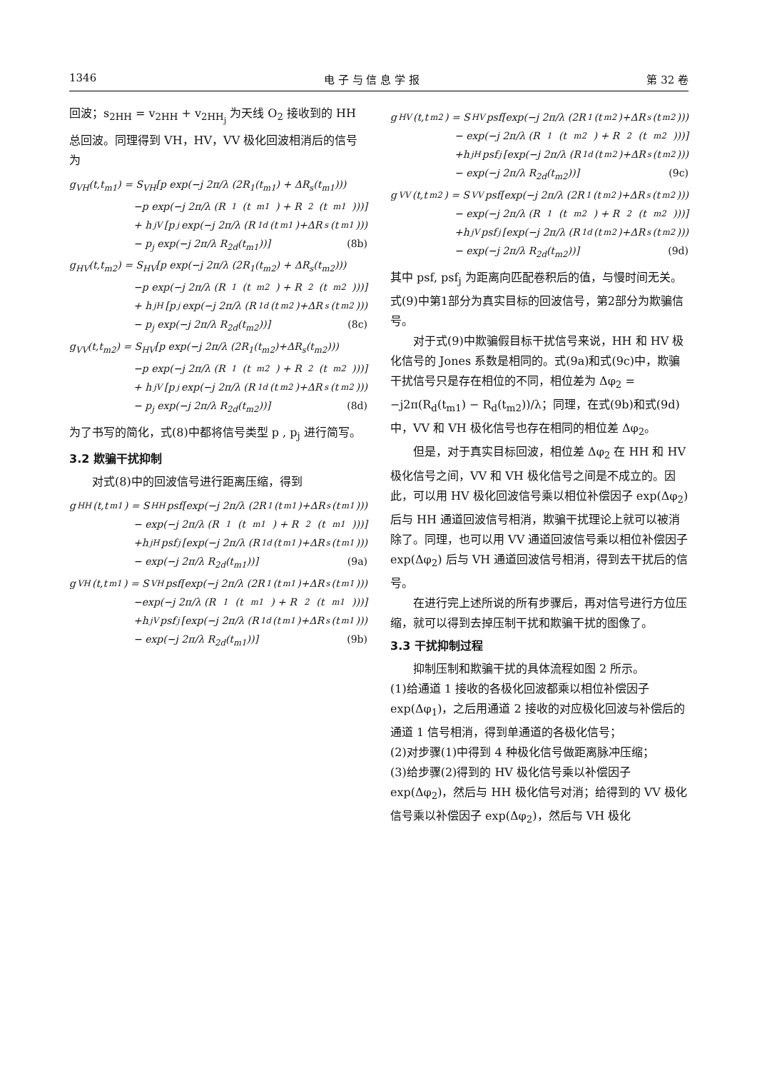1346 电 子 与 信 息 学 报 第 32 卷
回波；s<sub>2HH</sub> = v<sub>2HH</sub> + v<sub>2HH<sub>j</sub></sub> 为天线 O<sub>2</sub> 接收到的 HH 总回波。同理得到 VH，HV，VV 极化回波相消后的信号为
g<sub>VH</sub>(t,t<sub>m1</sub>) = S<sub>VH</sub>[p exp(−j 2π/λ (2R<sub>1</sub>(t<sub>m1</sub>) + ΔR<sub>s</sub>(t<sub>m1</sub>)))
−p exp(−j 2π/λ (R<sub>1</sub>(t<sub>m1</sub>) + R<sub>2</sub>(t<sub>m1</sub>)))]
+ h<sub>jV</sub>[p<sub>j</sub> exp(−j 2π/λ (R<sub>1d</sub>(t<sub>m1</sub>)+ΔR<sub>s</sub>(t<sub>m1</sub>)))
− p<sub>j</sub> exp(−j 2π/λ R<sub>2d</sub>(t<sub>m1</sub>))] (8b)
g<sub>HV</sub>(t,t<sub>m2</sub>) = S<sub>HV</sub>[p exp(−j 2π/λ (2R<sub>1</sub>(t<sub>m2</sub>) + ΔR<sub>s</sub>(t<sub>m2</sub>)))
−p exp(−j 2π/λ (R<sub>1</sub>(t<sub>m2</sub>) + R<sub>2</sub>(t<sub>m2</sub>)))]
+ h<sub>jH</sub>[p<sub>j</sub> exp(−j 2π/λ (R<sub>1d</sub>(t<sub>m2</sub>)+ΔR<sub>s</sub>(t<sub>m2</sub>)))
− p<sub>j</sub> exp(−j 2π/λ R<sub>2d</sub>(t<sub>m2</sub>))] (8c)
g<sub>VV</sub>(t,t<sub>m2</sub>) = S<sub>HV</sub>[p exp(−j 2π/λ (2R<sub>1</sub>(t<sub>m2</sub>)+ΔR<sub>s</sub>(t<sub>m2</sub>)))
−p exp(−j 2π/λ (R<sub>1</sub>(t<sub>m2</sub>) + R<sub>2</sub>(t<sub>m2</sub>)))]
+ h<sub>jV</sub>[p<sub>j</sub> exp(−j 2π/λ (R<sub>1d</sub>(t<sub>m2</sub>)+ΔR<sub>s</sub>(t<sub>m2</sub>)))
− p<sub>j</sub> exp(−j 2π/λ R<sub>2d</sub>(t<sub>m2</sub>))] (8d)
为了书写的简化，式(8)中都将信号类型 p , p<sub>j</sub> 进行简写。
3.2 欺骗干扰抑制
对式(8)中的回波信号进行距离压缩，得到
g<sub>HH</sub>(t,t<sub>m1</sub>) = S<sub>HH</sub>psf[exp(−j 2π/λ (2R<sub>1</sub>(t<sub>m1</sub>)+ΔR<sub>s</sub>(t<sub>m1</sub>)))
− exp(−j 2π/λ (R<sub>1</sub>(t<sub>m1</sub>) + R<sub>2</sub>(t<sub>m1</sub>)))]
+h<sub>jH</sub>psf<sub>j</sub>[exp(−j 2π/λ (R<sub>1d</sub>(t<sub>m1</sub>)+ΔR<sub>s</sub>(t<sub>m1</sub>)))
− exp(−j 2π/λ R<sub>2d</sub>(t<sub>m1</sub>))] (9a)
g<sub>VH</sub>(t,t<sub>m1</sub>) = S<sub>VH</sub>psf[exp(−j 2π/λ (2R<sub>1</sub>(t<sub>m1</sub>)+ΔR<sub>s</sub>(t<sub>m1</sub>)))
−exp(−j 2π/λ (R<sub>1</sub>(t<sub>m1</sub>) + R<sub>2</sub>(t<sub>m1</sub>)))]
+h<sub>jV</sub>psf<sub>j</sub>[exp(−j 2π/λ (R<sub>1d</sub>(t<sub>m1</sub>)+ΔR<sub>s</sub>(t<sub>m1</sub>)))
− exp(−j 2π/λ R<sub>2d</sub>(t<sub>m1</sub>))] (9b)
g<sub>HV</sub>(t,t<sub>m2</sub>) = S<sub>HV</sub>psf[exp(−j 2π/λ (2R<sub>1</sub>(t<sub>m2</sub>)+ΔR<sub>s</sub>(t<sub>m2</sub>)))
− exp(−j 2π/λ (R<sub>1</sub>(t<sub>m2</sub>) + R<sub>2</sub>(t<sub>m2</sub>)))]
+h<sub>jH</sub>psf<sub>j</sub>[exp(−j 2π/λ (R<sub>1d</sub>(t<sub>m2</sub>)+ΔR<sub>s</sub>(t<sub>m2</sub>)))
− exp(−j 2π/λ R<sub>2d</sub>(t<sub>m2</sub>))] (9c)
g<sub>VV</sub>(t,t<sub>m2</sub>) = S<sub>VV</sub>psf[exp(−j 2π/λ (2R<sub>1</sub>(t<sub>m2</sub>)+ΔR<sub>s</sub>(t<sub>m2</sub>)))
− exp(−j 2π/λ (R<sub>1</sub>(t<sub>m2</sub>) + R<sub>2</sub>(t<sub>m2</sub>)))]
+h<sub>jV</sub>psf<sub>j</sub>[exp(−j 2π/λ (R<sub>1d</sub>(t<sub>m2</sub>)+ΔR<sub>s</sub>(t<sub>m2</sub>)))
− exp(−j 2π/λ R<sub>2d</sub>(t<sub>m2</sub>))] (9d)
其中 psf, psf<sub>j</sub> 为距离向匹配卷积后的值，与慢时间无关。式(9)中第1部分为真实目标的回波信号，第2部分为欺骗信号。
对于式(9)中欺骗假目标干扰信号来说，HH 和 HV 极化信号的 Jones 系数是相同的。式(9a)和式(9c)中，欺骗干扰信号只是存在相位的不同，相位差为 Δφ<sub>2</sub> = −j2π(R<sub>d</sub>(t<sub>m1</sub>) − R<sub>d</sub>(t<sub>m2</sub>))/λ；同理，在式(9b)和式(9d)中，VV 和 VH 极化信号也存在相同的相位差 Δφ<sub>2</sub>。
但是，对于真实目标回波，相位差 Δφ<sub>2</sub> 在 HH 和 HV 极化信号之间，VV 和 VH 极化信号之间是不成立的。因此，可以用 HV 极化回波信号乘以相位补偿因子 exp(Δφ<sub>2</sub>) 后与 HH 通道回波信号相消，欺骗干扰理论上就可以被消除了。同理，也可以用 VV 通道回波信号乘以相位补偿因子 exp(Δφ<sub>2</sub>) 后与 VH 通道回波信号相消，得到去干扰后的信号。
在进行完上述所说的所有步骤后，再对信号进行方位压缩，就可以得到去掉压制干扰和欺骗干扰的图像了。
3.3 干扰抑制过程
抑制压制和欺骗干扰的具体流程如图 2 所示。
(1)给通道 1 接收的各极化回波都乘以相位补偿因子 exp(Δφ<sub>1</sub>)，之后用通道 2 接收的对应极化回波与补偿后的通道 1 信号相消，得到单通道的各极化信号；
(2)对步骤(1)中得到 4 种极化信号做距离脉冲压缩；
(3)给步骤(2)得到的 HV 极化信号乘以补偿因子 exp(Δφ<sub>2</sub>)，然后与 HH 极化信号对消；给得到的 VV 极化信号乘以补偿因子 exp(Δφ<sub>2</sub>)，然后与 VH 极化